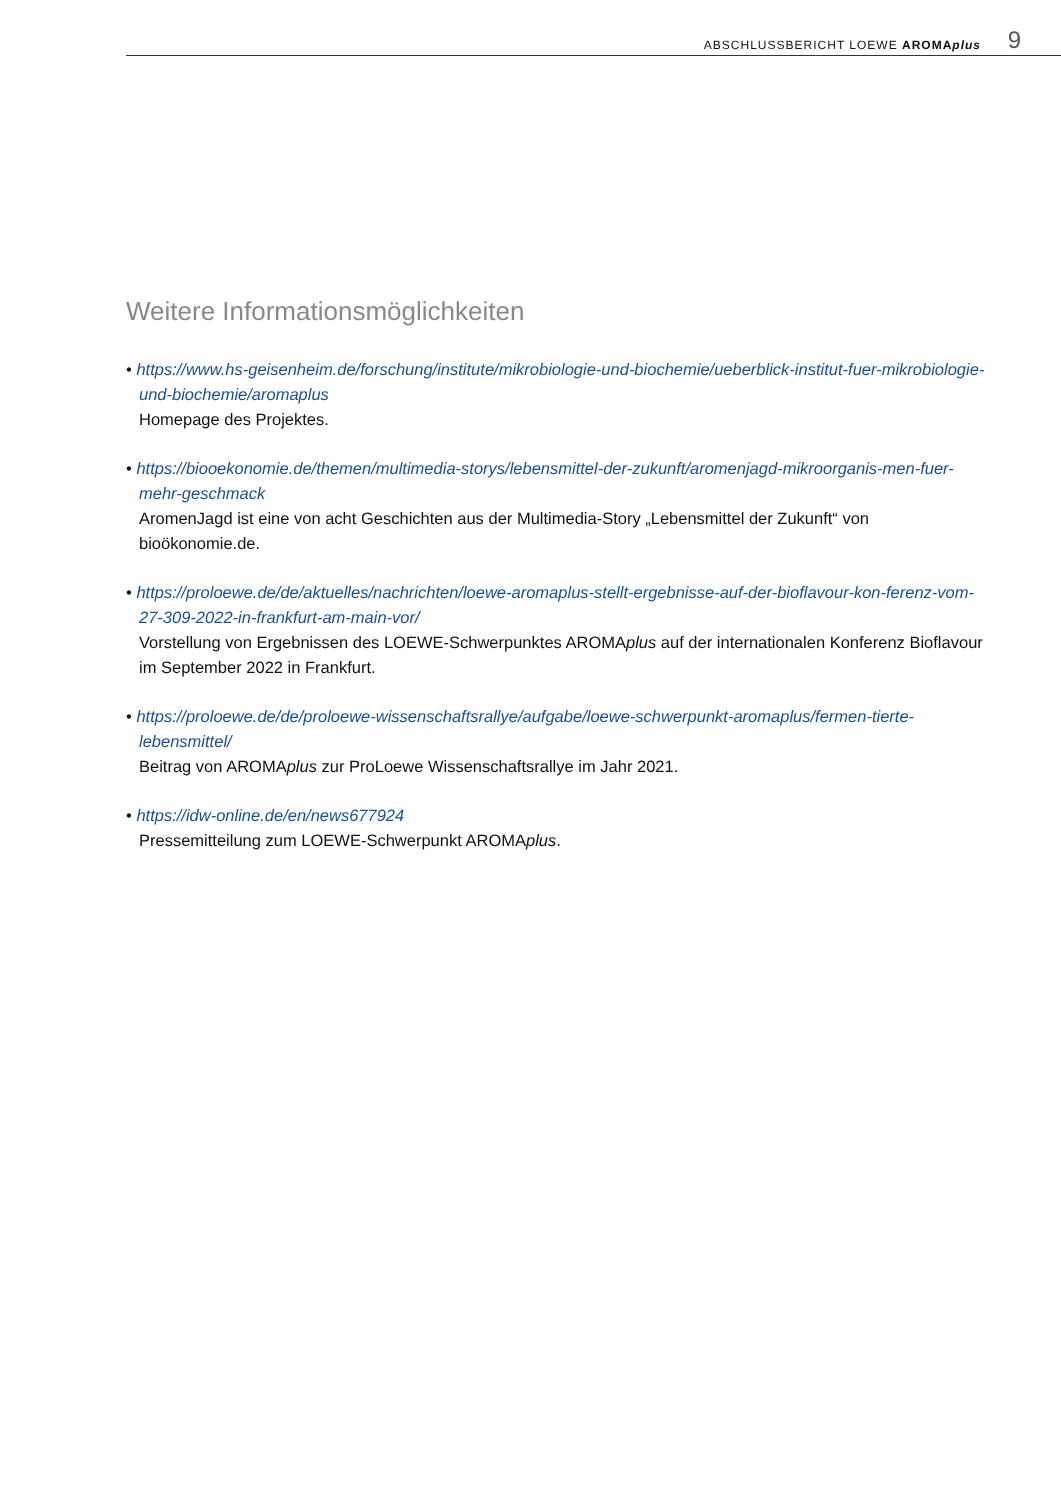ABSCHLUSSBERICHT LOEWE AROMAplus 9
Weitere Informationsmöglichkeiten
• https://www.hs-geisenheim.de/forschung/institute/mikrobiologie-und-biochemie/ueberblick-institut-fuer-mikrobiologie-und-biochemie/aromaplus
Homepage des Projektes.
• https://biooekonomie.de/themen/multimedia-storys/lebensmittel-der-zukunft/aromenjagd-mikroorganis-men-fuer-mehr-geschmack
AromenJagd ist eine von acht Geschichten aus der Multimedia-Story „Lebensmittel der Zukunft“ von bioökonomie.de.
• https://proloewe.de/de/aktuelles/nachrichten/loewe-aromaplus-stellt-ergebnisse-auf-der-bioflavour-kon-ferenz-vom-27-309-2022-in-frankfurt-am-main-vor/
Vorstellung von Ergebnissen des LOEWE-Schwerpunktes AROMAplus auf der internationalen Konferenz Bioflavour im September 2022 in Frankfurt.
• https://proloewe.de/de/proloewe-wissenschaftsrallye/aufgabe/loewe-schwerpunkt-aromaplus/fermen-tierte-lebensmittel/
Beitrag von AROMAplus zur ProLoewe Wissenschaftsrallye im Jahr 2021.
• https://idw-online.de/en/news677924
Pressemitteilung zum LOEWE-Schwerpunkt AROMAplus.